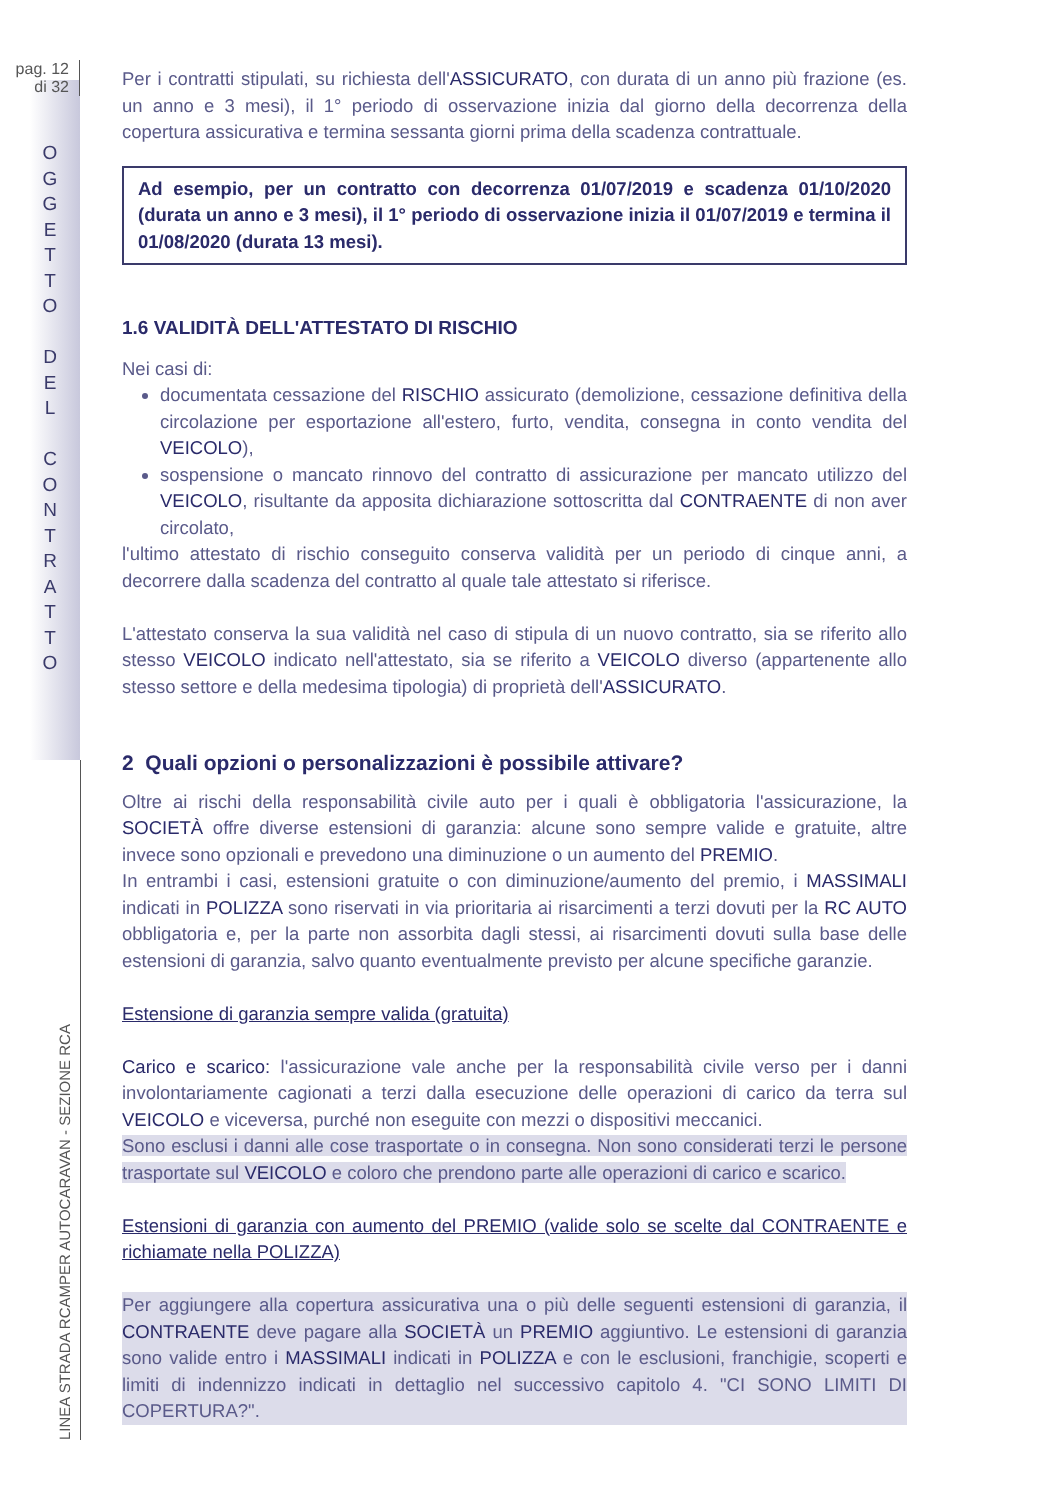pag. 12
di 32
O G G E T T O
D E L
C O N T R A T T O
LINEA STRADA RCAMPER AUTOCARAVAN - SEZIONE RCA
Per i contratti stipulati, su richiesta dell'ASSICURATO, con durata di un anno più frazione (es. un anno e 3 mesi), il 1° periodo di osservazione inizia dal giorno della decorrenza della copertura assicurativa e termina sessanta giorni prima della scadenza contrattuale.
Ad esempio, per un contratto con decorrenza 01/07/2019 e scadenza 01/10/2020 (durata un anno e 3 mesi), il 1° periodo di osservazione inizia il 01/07/2019 e termina il 01/08/2020 (durata 13 mesi).
1.6 VALIDITÀ DELL'ATTESTATO DI RISCHIO
Nei casi di:
documentata cessazione del RISCHIO assicurato (demolizione, cessazione definitiva della circolazione per esportazione all'estero, furto, vendita, consegna in conto vendita del VEICOLO),
sospensione o mancato rinnovo del contratto di assicurazione per mancato utilizzo del VEICOLO, risultante da apposita dichiarazione sottoscritta dal CONTRAENTE di non aver circolato,
l'ultimo attestato di rischio conseguito conserva validità per un periodo di cinque anni, a decorrere dalla scadenza del contratto al quale tale attestato si riferisce.
L'attestato conserva la sua validità nel caso di stipula di un nuovo contratto, sia se riferito allo stesso VEICOLO indicato nell'attestato, sia se riferito a VEICOLO diverso (appartenente allo stesso settore e della medesima tipologia) di proprietà dell'ASSICURATO.
2 Quali opzioni o personalizzazioni è possibile attivare?
Oltre ai rischi della responsabilità civile auto per i quali è obbligatoria l'assicurazione, la SOCIETÀ offre diverse estensioni di garanzia: alcune sono sempre valide e gratuite, altre invece sono opzionali e prevedono una diminuzione o un aumento del PREMIO.
In entrambi i casi, estensioni gratuite o con diminuzione/aumento del premio, i MASSIMALI indicati in POLIZZA sono riservati in via prioritaria ai risarcimenti a terzi dovuti per la RC AUTO obbligatoria e, per la parte non assorbita dagli stessi, ai risarcimenti dovuti sulla base delle estensioni di garanzia, salvo quanto eventualmente previsto per alcune specifiche garanzie.
Estensione di garanzia sempre valida (gratuita)
Carico e scarico: l'assicurazione vale anche per la responsabilità civile verso per i danni involontariamente cagionati a terzi dalla esecuzione delle operazioni di carico da terra sul VEICOLO e viceversa, purché non eseguite con mezzi o dispositivi meccanici.
Sono esclusi i danni alle cose trasportate o in consegna. Non sono considerati terzi le persone trasportate sul VEICOLO e coloro che prendono parte alle operazioni di carico e scarico.
Estensioni di garanzia con aumento del PREMIO (valide solo se scelte dal CONTRAENTE e richiamate nella POLIZZA)
Per aggiungere alla copertura assicurativa una o più delle seguenti estensioni di garanzia, il CONTRAENTE deve pagare alla SOCIETÀ un PREMIO aggiuntivo. Le estensioni di garanzia sono valide entro i MASSIMALI indicati in POLIZZA e con le esclusioni, franchigie, scoperti e limiti di indennizzo indicati in dettaglio nel successivo capitolo 4. "CI SONO LIMITI DI COPERTURA?".